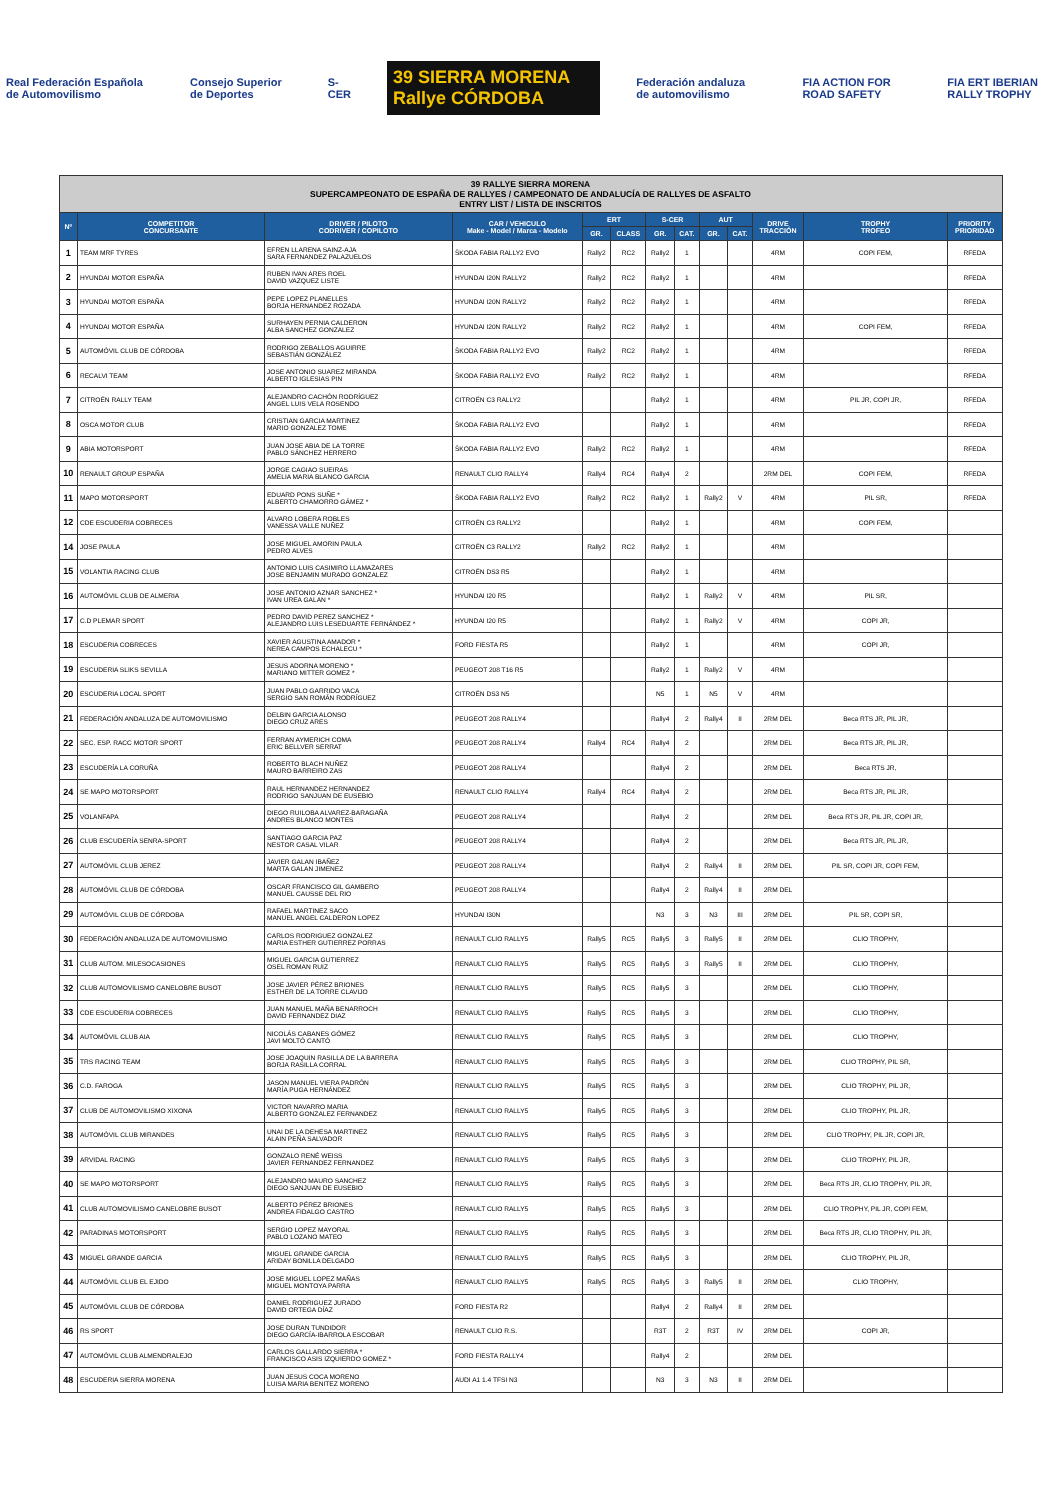Real Federación Española de Automovilismo
Consejo Superior de Deportes S-CER
39 SIERRA MORENA Rallye CÓRDOBA
Federación andaluza de automovilismo
FIA ACTION FOR ROAD SAFETY FIA ERT IBERIAN RALLY TROPHY
| 39 RALLYE SIERRA MORENA SUPERCAMPEONATO DE ESPAÑA DE RALLYES / CAMPEONATO DE ANDALUCÍA DE RALLYES DE ASFALTO ENTRY LIST / LISTA DE INSCRITOS | | | | | | | | | | | | |
| --- | --- | --- | --- | --- | --- | --- | --- | --- | --- | --- | --- | --- |
| Nº | COMPETITOR CONCURSANTE | DRIVER / PILOTO CODRIVER / COPILOTO | CAR / VEHICULO Make - Model / Marca - Modelo | ERT | | S-CER | | AUT | | DRIVE TRACCIÓN | TROPHY TROFEO | PRIORITY PRIORIDAD |
| | | | | GR. | CLASS | GR. | CAT. | GR. | CAT. | | | |
| 1 | TEAM MRF TYRES | EFREN LLARENA SAINZ-AJA SARA FERNANDEZ PALAZUELOS | ŠKODA FABIA RALLY2 EVO | Rally2 | RC2 | Rally2 | 1 | | | 4RM | COPI FEM, | RFEDA |
| 2 | HYUNDAI MOTOR ESPAÑA | RUBEN IVAN ARES ROEL DAVID VAZQUEZ LISTE | HYUNDAI I20N RALLY2 | Rally2 | RC2 | Rally2 | 1 | | | 4RM | | RFEDA |
| 3 | HYUNDAI MOTOR ESPAÑA | PEPE LOPEZ PLANELLES BORJA HERNANDEZ ROZADA | HYUNDAI I20N RALLY2 | Rally2 | RC2 | Rally2 | 1 | | | 4RM | | RFEDA |
| 4 | HYUNDAI MOTOR ESPAÑA | SURHAYEN PERNIA CALDERON ALBA SANCHEZ GONZALEZ | HYUNDAI I20N RALLY2 | Rally2 | RC2 | Rally2 | 1 | | | 4RM | COPI FEM, | RFEDA |
| 5 | AUTOMÓVIL CLUB DE CÓRDOBA | RODRIGO ZEBALLOS AGUIRRE SEBASTIÁN GONZÁLEZ | ŠKODA FABIA RALLY2 EVO | Rally2 | RC2 | Rally2 | 1 | | | 4RM | | RFEDA |
| 6 | RECALVI TEAM | JOSE ANTONIO SUAREZ MIRANDA ALBERTO IGLESIAS PIN | ŠKODA FABIA RALLY2 EVO | Rally2 | RC2 | Rally2 | 1 | | | 4RM | | RFEDA |
| 7 | CITROËN RALLY TEAM | ALEJANDRO CACHÓN RODRÍGUEZ ANGEL LUIS VELA ROSENDO | CITROËN C3 RALLY2 | | | Rally2 | 1 | | | 4RM | PIL JR, COPI JR, | RFEDA |
| 8 | OSCA MOTOR CLUB | CRISTIAN GARCIA MARTINEZ MARIO GONZALEZ TOME | ŠKODA FABIA RALLY2 EVO | | | Rally2 | 1 | | | 4RM | | RFEDA |
| 9 | ABIA MOTORSPORT | JUAN JOSE ABIA DE LA TORRE PABLO SÁNCHEZ HERRERO | ŠKODA FABIA RALLY2 EVO | Rally2 | RC2 | Rally2 | 1 | | | 4RM | | RFEDA |
| 10 | RENAULT GROUP ESPAÑA | JORGE CAGIAO SUEIRAS AMELIA MARIA BLANCO GARCIA | RENAULT CLIO RALLY4 | Rally4 | RC4 | Rally4 | 2 | | | 2RM DEL | COPI FEM, | RFEDA |
| 11 | MAPO MOTORSPORT | EDUARD PONS SUÑE * ALBERTO CHAMORRO GÁMEZ * | ŠKODA FABIA RALLY2 EVO | Rally2 | RC2 | Rally2 | 1 | Rally2 | V | 4RM | PIL SR, | RFEDA |
| 12 | CDE ESCUDERIA COBRECES | ALVARO LOBERA ROBLES VANESSA VALLE NUÑEZ | CITROËN C3 RALLY2 | | | Rally2 | 1 | | | 4RM | COPI FEM, | |
| 14 | JOSE PAULA | JOSE MIGUEL AMORIN PAULA PEDRO ALVES | CITROËN C3 RALLY2 | Rally2 | RC2 | Rally2 | 1 | | | 4RM | | |
| 15 | VOLANTIA RACING CLUB | ANTONIO LUIS CASIMIRO LLAMAZARES JOSE BENJAMIN MURADO GONZALEZ | CITROËN DS3 R5 | | | Rally2 | 1 | | | 4RM | | |
| 16 | AUTOMÓVIL CLUB DE ALMERIA | JOSE ANTONIO AZNAR SANCHEZ * IVAN UREA GALAN * | HYUNDAI I20 R5 | | | Rally2 | 1 | Rally2 | V | 4RM | PIL SR, | |
| 17 | C.D PLEMAR SPORT | PEDRO DAVID PEREZ SANCHEZ * ALEJANDRO LUIS LESEDUARTE FERNÁNDEZ * | HYUNDAI I20 R5 | | | Rally2 | 1 | Rally2 | V | 4RM | COPI JR, | |
| 18 | ESCUDERIA COBRECES | XAVIER AGUSTINA AMADOR * NEREA CAMPOS ECHALECU * | FORD FIESTA R5 | | | Rally2 | 1 | | | 4RM | COPI JR, | |
| 19 | ESCUDERIA SLIKS SEVILLA | JESUS ADORNA MORENO * MARIANO MITTER GOMEZ * | PEUGEOT 208 T16 R5 | | | Rally2 | 1 | Rally2 | V | 4RM | | |
| 20 | ESCUDERIA LOCAL SPORT | JUAN PABLO GARRIDO VACA SERGIO SAN ROMÁN RODRÍGUEZ | CITROËN DS3 N5 | | | N5 | 1 | N5 | V | 4RM | | |
| 21 | FEDERACIÓN ANDALUZA DE AUTOMOVILISMO | DELBIN GARCIA ALONSO DIEGO CRUZ ARES | PEUGEOT 208 RALLY4 | | | Rally4 | 2 | Rally4 | II | 2RM DEL | Beca RTS JR, PIL JR, | |
| 22 | SEC. ESP. RACC MOTOR SPORT | FERRAN AYMERICH COMA ERIC BELLVER SERRAT | PEUGEOT 208 RALLY4 | Rally4 | RC4 | Rally4 | 2 | | | 2RM DEL | Beca RTS JR, PIL JR, | |
| 23 | ESCUDERÍA LA CORUÑA | ROBERTO BLACH NUÑEZ MAURO BARREIRO ZAS | PEUGEOT 208 RALLY4 | | | Rally4 | 2 | | | 2RM DEL | Beca RTS JR, | |
| 24 | SE MAPO MOTORSPORT | RAUL HERNANDEZ HERNANDEZ RODRIGO SANJUAN DE EUSEBIO | RENAULT CLIO RALLY4 | Rally4 | RC4 | Rally4 | 2 | | | 2RM DEL | Beca RTS JR, PIL JR, | |
| 25 | VOLANFAPA | DIEGO RUILOBA ALVAREZ-BARAGAÑA ANDRES BLANCO MONTES | PEUGEOT 208 RALLY4 | | | Rally4 | 2 | | | 2RM DEL | Beca RTS JR, PIL JR, COPI JR, | |
| 26 | CLUB ESCUDERÍA SENRA-SPORT | SANTIAGO GARCIA PAZ NESTOR CASAL VILAR | PEUGEOT 208 RALLY4 | | | Rally4 | 2 | | | 2RM DEL | Beca RTS JR, PIL JR, | |
| 27 | AUTOMÓVIL CLUB JEREZ | JAVIER GALAN IBAÑEZ MARTA GALAN JIMENEZ | PEUGEOT 208 RALLY4 | | | Rally4 | 2 | Rally4 | II | 2RM DEL | PIL SR, COPI JR, COPI FEM, | |
| 28 | AUTOMÓVIL CLUB DE CÓRDOBA | OSCAR FRANCISCO GIL GAMBERO MANUEL CAUSSE DEL RIO | PEUGEOT 208 RALLY4 | | | Rally4 | 2 | Rally4 | II | 2RM DEL | | |
| 29 | AUTOMÓVIL CLUB DE CÓRDOBA | RAFAEL MARTINEZ SACO MANUEL ANGEL CALDERON LOPEZ | HYUNDAI I30N | | | N3 | 3 | N3 | III | 2RM DEL | PIL SR, COPI SR, | |
| 30 | FEDERACIÓN ANDALUZA DE AUTOMOVILISMO | CARLOS RODRIGUEZ GONZALEZ MARIA ESTHER GUTIERREZ PORRAS | RENAULT CLIO RALLY5 | Rally5 | RC5 | Rally5 | 3 | Rally5 | II | 2RM DEL | CLIO TROPHY, | |
| 31 | CLUB AUTOM. MILESOCASIONES | MIGUEL GARCIA GUTIERREZ OSEL ROMAN RUIZ | RENAULT CLIO RALLY5 | Rally5 | RC5 | Rally5 | 3 | Rally5 | II | 2RM DEL | CLIO TROPHY, | |
| 32 | CLUB AUTOMOVILISMO CANELOBRE BUSOT | JOSE JAVIER PÉREZ BRIONES ESTHER DE LA TORRE CLAVIJO | RENAULT CLIO RALLY5 | Rally5 | RC5 | Rally5 | 3 | | | 2RM DEL | CLIO TROPHY, | |
| 33 | CDE ESCUDERIA COBRECES | JUAN MANUEL MAÑA BENARROCH DAVID FERNANDEZ DIAZ | RENAULT CLIO RALLY5 | Rally5 | RC5 | Rally5 | 3 | | | 2RM DEL | CLIO TROPHY, | |
| 34 | AUTOMÓVIL CLUB AIA | NICOLÁS CABANES GÓMEZ JAVI MOLTÓ CANTÓ | RENAULT CLIO RALLY5 | Rally5 | RC5 | Rally5 | 3 | | | 2RM DEL | CLIO TROPHY, | |
| 35 | TRS RACING TEAM | JOSE JOAQUIN RASILLA DE LA BARRERA BORJA RASILLA CORRAL | RENAULT CLIO RALLY5 | Rally5 | RC5 | Rally5 | 3 | | | 2RM DEL | CLIO TROPHY, PIL SR, | |
| 36 | C.D. FAROGA | JASON MANUEL VIERA PADRÓN MARÍA PUGA HERNÁNDEZ | RENAULT CLIO RALLY5 | Rally5 | RC5 | Rally5 | 3 | | | 2RM DEL | CLIO TROPHY, PIL JR, | |
| 37 | CLUB DE AUTOMOVILISMO XIXONA | VICTOR NAVARRO MARIA ALBERTO GONZALEZ FERNANDEZ | RENAULT CLIO RALLY5 | Rally5 | RC5 | Rally5 | 3 | | | 2RM DEL | CLIO TROPHY, PIL JR, | |
| 38 | AUTOMÓVIL CLUB MIRANDES | UNAI DE LA DEHESA MARTINEZ ALAIN PEÑA SALVADOR | RENAULT CLIO RALLY5 | Rally5 | RC5 | Rally5 | 3 | | | 2RM DEL | CLIO TROPHY, PIL JR, COPI JR, | |
| 39 | ARVIDAL RACING | GONZALO RENÉ WEISS JAVIER FERNANDEZ FERNANDEZ | RENAULT CLIO RALLY5 | Rally5 | RC5 | Rally5 | 3 | | | 2RM DEL | CLIO TROPHY, PIL JR, | |
| 40 | SE MAPO MOTORSPORT | ALEJANDRO MAURO SANCHEZ DIEGO SANJUAN DE EUSEBIO | RENAULT CLIO RALLY5 | Rally5 | RC5 | Rally5 | 3 | | | 2RM DEL | Beca RTS JR, CLIO TROPHY, PIL JR, | |
| 41 | CLUB AUTOMOVILISMO CANELOBRE BUSOT | ALBERTO PÉREZ BRIONES ANDREA FIDALGO CASTRO | RENAULT CLIO RALLY5 | Rally5 | RC5 | Rally5 | 3 | | | 2RM DEL | CLIO TROPHY, PIL JR, COPI FEM, | |
| 42 | PARADINAS MOTORSPORT | SERGIO LOPEZ MAYORAL PABLO LOZANO MATEO | RENAULT CLIO RALLY5 | Rally5 | RC5 | Rally5 | 3 | | | 2RM DEL | Beca RTS JR, CLIO TROPHY, PIL JR, | |
| 43 | MIGUEL GRANDE GARCIA | MIGUEL GRANDE GARCIA ARIDAY BONILLA DELGADO | RENAULT CLIO RALLY5 | Rally5 | RC5 | Rally5 | 3 | | | 2RM DEL | CLIO TROPHY, PIL JR, | |
| 44 | AUTOMÓVIL CLUB EL EJIDO | JOSE MIGUEL LOPEZ MAÑAS MIGUEL MONTOYA PARRA | RENAULT CLIO RALLY5 | Rally5 | RC5 | Rally5 | 3 | Rally5 | II | 2RM DEL | CLIO TROPHY, | |
| 45 | AUTOMÓVIL CLUB DE CÓRDOBA | DANIEL RODRIGUEZ JURADO DAVID ORTEGA DÍAZ | FORD FIESTA R2 | | | Rally4 | 2 | Rally4 | II | 2RM DEL | | |
| 46 | RS SPORT | JOSE DURAN TUNDIDOR DIEGO GARCÍA-IBARROLA ESCOBAR | RENAULT CLIO R.S. | | | R3T | 2 | R3T | IV | 2RM DEL | COPI JR, | |
| 47 | AUTOMÓVIL CLUB ALMENDRALEJO | CARLOS GALLARDO SIERRA * FRANCISCO ASIS IZQUIERDO GOMEZ * | FORD FIESTA RALLY4 | | | Rally4 | 2 | | | 2RM DEL | | |
| 48 | ESCUDERIA SIERRA MORENA | JUAN JESUS COCA MORENO LUISA MARIA BENITEZ MORENO | AUDI A1 1.4 TFSI N3 | | | N3 | 3 | N3 | II | 2RM DEL | | |